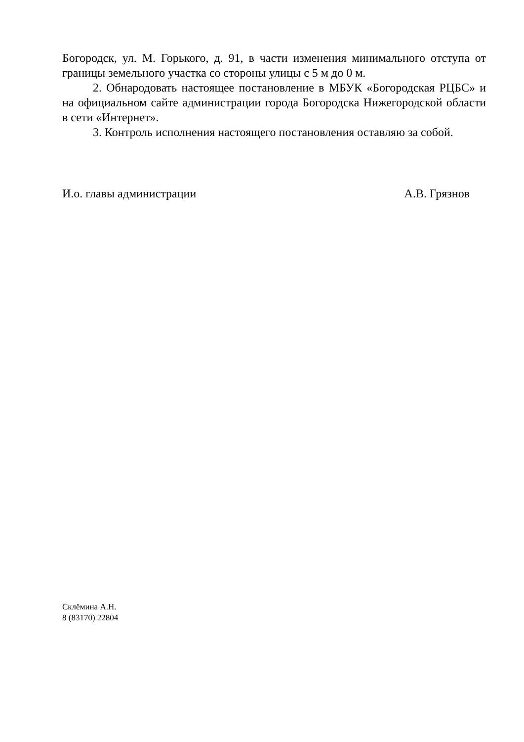Богородск, ул. М. Горького, д. 91, в части изменения минимального отступа от границы земельного участка со стороны улицы с 5 м до 0 м.
2. Обнародовать настоящее постановление в МБУК «Богородская РЦБС» и на официальном сайте администрации города Богородска Нижегородской области в сети «Интернет».
3. Контроль исполнения настоящего постановления оставляю за собой.
И.о. главы администрации А.В. Грязнов
Склёмина А.Н.
8 (83170) 22804